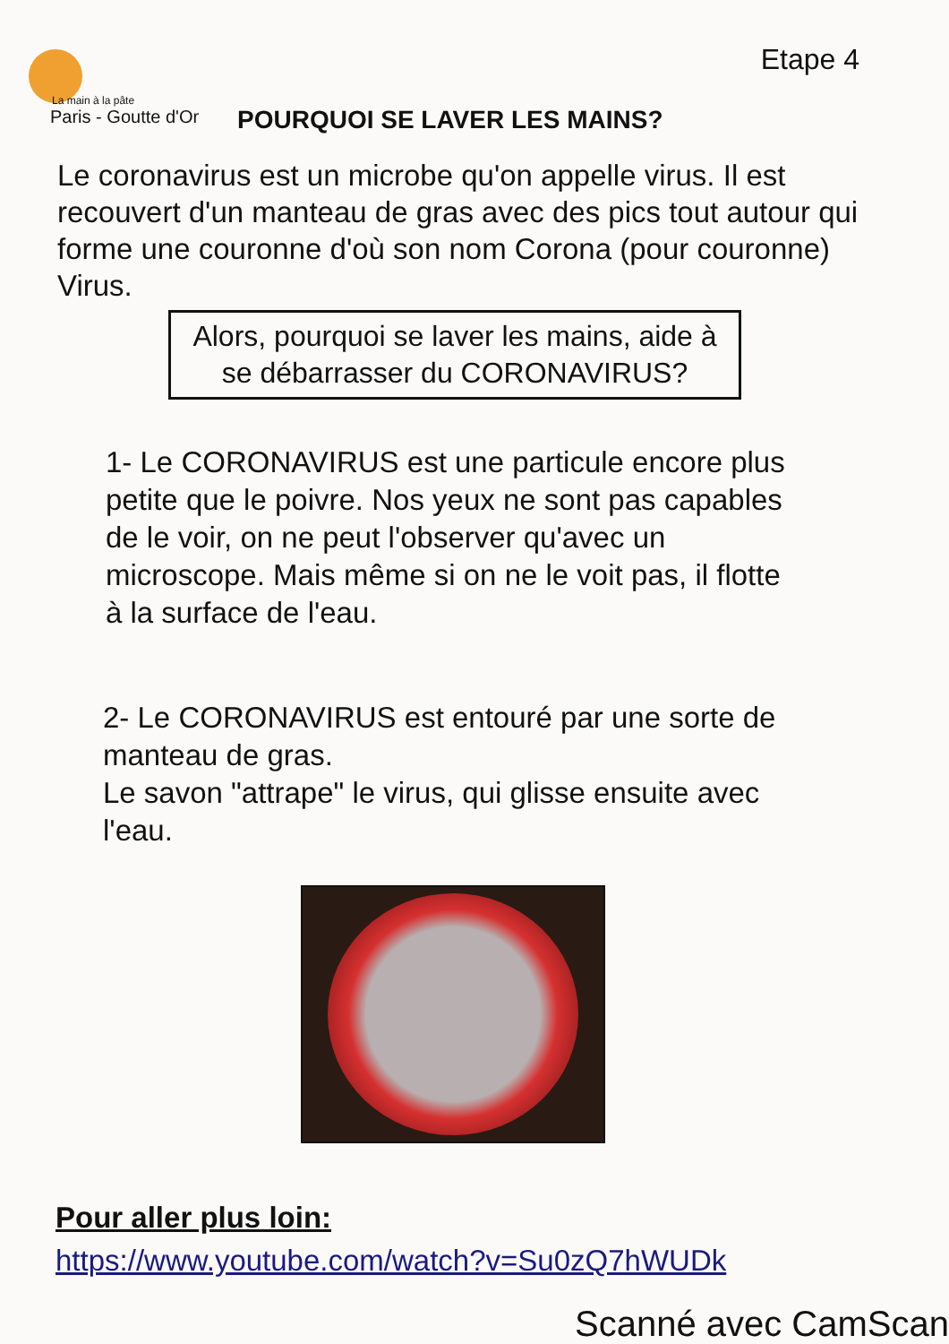Etape 4
La main à la pâte
Paris - Goutte d'Or
POURQUOI SE LAVER LES MAINS?
Le coronavirus est un microbe qu'on appelle virus. Il est recouvert d'un manteau de gras avec des pics tout autour qui forme une couronne d'où son nom Corona (pour couronne) Virus.
Alors, pourquoi se laver les mains, aide à
se débarrasser du CORONAVIRUS?
1- Le CORONAVIRUS est une particule encore plus petite que le poivre. Nos yeux ne sont pas capables de le voir, on ne peut l'observer qu'avec un microscope. Mais même si on ne le voit pas, il flotte à la surface de l'eau.
2- Le CORONAVIRUS est entouré par une sorte de manteau de gras.
Le savon "attrape" le virus, qui glisse ensuite avec l'eau.
Pour aller plus loin:
https://www.youtube.com/watch?v=Su0zQ7hWUDk
Scanné avec CamScan